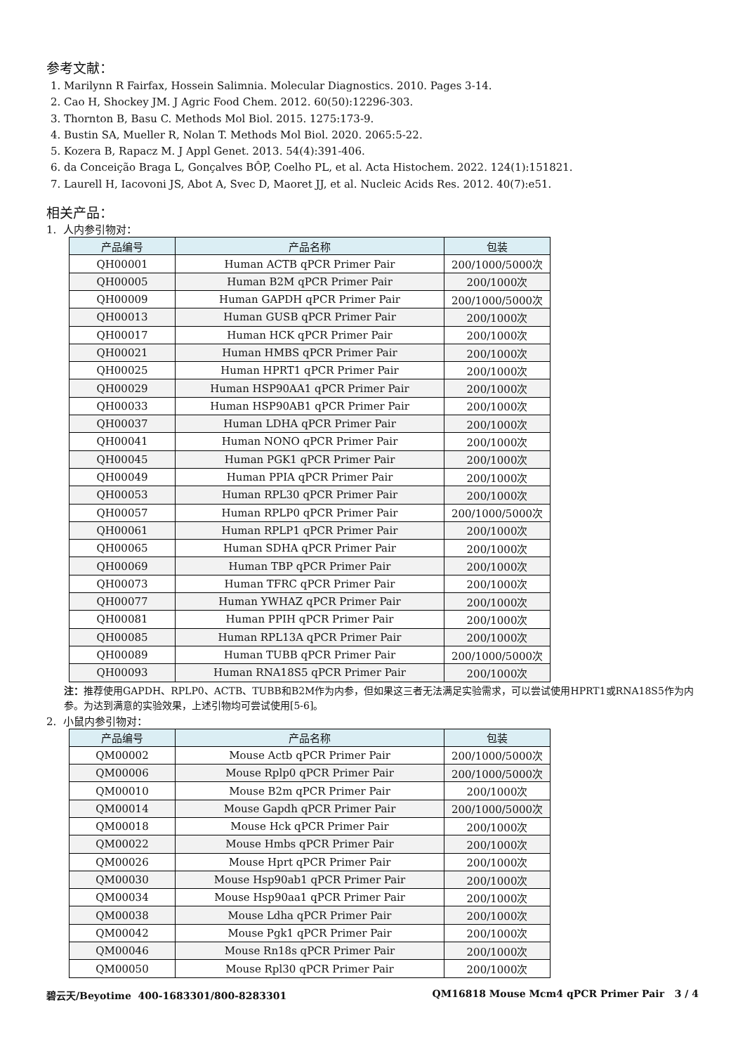参考文献：
1. Marilynn R Fairfax, Hossein Salimnia. Molecular Diagnostics. 2010. Pages 3-14.
2. Cao H, Shockey JM. J Agric Food Chem. 2012. 60(50):12296-303.
3. Thornton B, Basu C. Methods Mol Biol. 2015. 1275:173-9.
4. Bustin SA, Mueller R, Nolan T. Methods Mol Biol. 2020. 2065:5-22.
5. Kozera B, Rapacz M. J Appl Genet. 2013. 54(4):391-406.
6. da Conceição Braga L, Gonçalves BÔP, Coelho PL, et al. Acta Histochem. 2022. 124(1):151821.
7. Laurell H, Iacovoni JS, Abot A, Svec D, Maoret JJ, et al. Nucleic Acids Res. 2012. 40(7):e51.
相关产品：
1. 人内参引物对：
| 产品编号 | 产品名称 | 包装 |
| --- | --- | --- |
| QH00001 | Human ACTB qPCR Primer Pair | 200/1000/5000次 |
| QH00005 | Human B2M qPCR Primer Pair | 200/1000次 |
| QH00009 | Human GAPDH qPCR Primer Pair | 200/1000/5000次 |
| QH00013 | Human GUSB qPCR Primer Pair | 200/1000次 |
| QH00017 | Human HCK qPCR Primer Pair | 200/1000次 |
| QH00021 | Human HMBS qPCR Primer Pair | 200/1000次 |
| QH00025 | Human HPRT1 qPCR Primer Pair | 200/1000次 |
| QH00029 | Human HSP90AA1 qPCR Primer Pair | 200/1000次 |
| QH00033 | Human HSP90AB1 qPCR Primer Pair | 200/1000次 |
| QH00037 | Human LDHA qPCR Primer Pair | 200/1000次 |
| QH00041 | Human NONO qPCR Primer Pair | 200/1000次 |
| QH00045 | Human PGK1 qPCR Primer Pair | 200/1000次 |
| QH00049 | Human PPIA qPCR Primer Pair | 200/1000次 |
| QH00053 | Human RPL30 qPCR Primer Pair | 200/1000次 |
| QH00057 | Human RPLP0 qPCR Primer Pair | 200/1000/5000次 |
| QH00061 | Human RPLP1 qPCR Primer Pair | 200/1000次 |
| QH00065 | Human SDHA qPCR Primer Pair | 200/1000次 |
| QH00069 | Human TBP qPCR Primer Pair | 200/1000次 |
| QH00073 | Human TFRC qPCR Primer Pair | 200/1000次 |
| QH00077 | Human YWHAZ qPCR Primer Pair | 200/1000次 |
| QH00081 | Human PPIH qPCR Primer Pair | 200/1000次 |
| QH00085 | Human RPL13A qPCR Primer Pair | 200/1000次 |
| QH00089 | Human TUBB qPCR Primer Pair | 200/1000/5000次 |
| QH00093 | Human RNA18S5 qPCR Primer Pair | 200/1000次 |
注：推荐使用GAPDH、RPLP0、ACTB、TUBB和B2M作为内参，但如果这三者无法满足实验需求，可以尝试使用HPRT1或RNA18S5作为内参。为达到满意的实验效果，上述引物均可尝试使用[5-6]。
2. 小鼠内参引物对：
| 产品编号 | 产品名称 | 包装 |
| --- | --- | --- |
| QM00002 | Mouse Actb qPCR Primer Pair | 200/1000/5000次 |
| QM00006 | Mouse Rplp0 qPCR Primer Pair | 200/1000/5000次 |
| QM00010 | Mouse B2m qPCR Primer Pair | 200/1000次 |
| QM00014 | Mouse Gapdh qPCR Primer Pair | 200/1000/5000次 |
| QM00018 | Mouse Hck qPCR Primer Pair | 200/1000次 |
| QM00022 | Mouse Hmbs qPCR Primer Pair | 200/1000次 |
| QM00026 | Mouse Hprt qPCR Primer Pair | 200/1000次 |
| QM00030 | Mouse Hsp90ab1 qPCR Primer Pair | 200/1000次 |
| QM00034 | Mouse Hsp90aa1 qPCR Primer Pair | 200/1000次 |
| QM00038 | Mouse Ldha qPCR Primer Pair | 200/1000次 |
| QM00042 | Mouse Pgk1 qPCR Primer Pair | 200/1000次 |
| QM00046 | Mouse Rn18s qPCR Primer Pair | 200/1000次 |
| QM00050 | Mouse Rpl30 qPCR Primer Pair | 200/1000次 |
碧云天/Beyotime 400-1683301/800-8283301 QM16818 Mouse Mcm4 qPCR Primer Pair 3 / 4